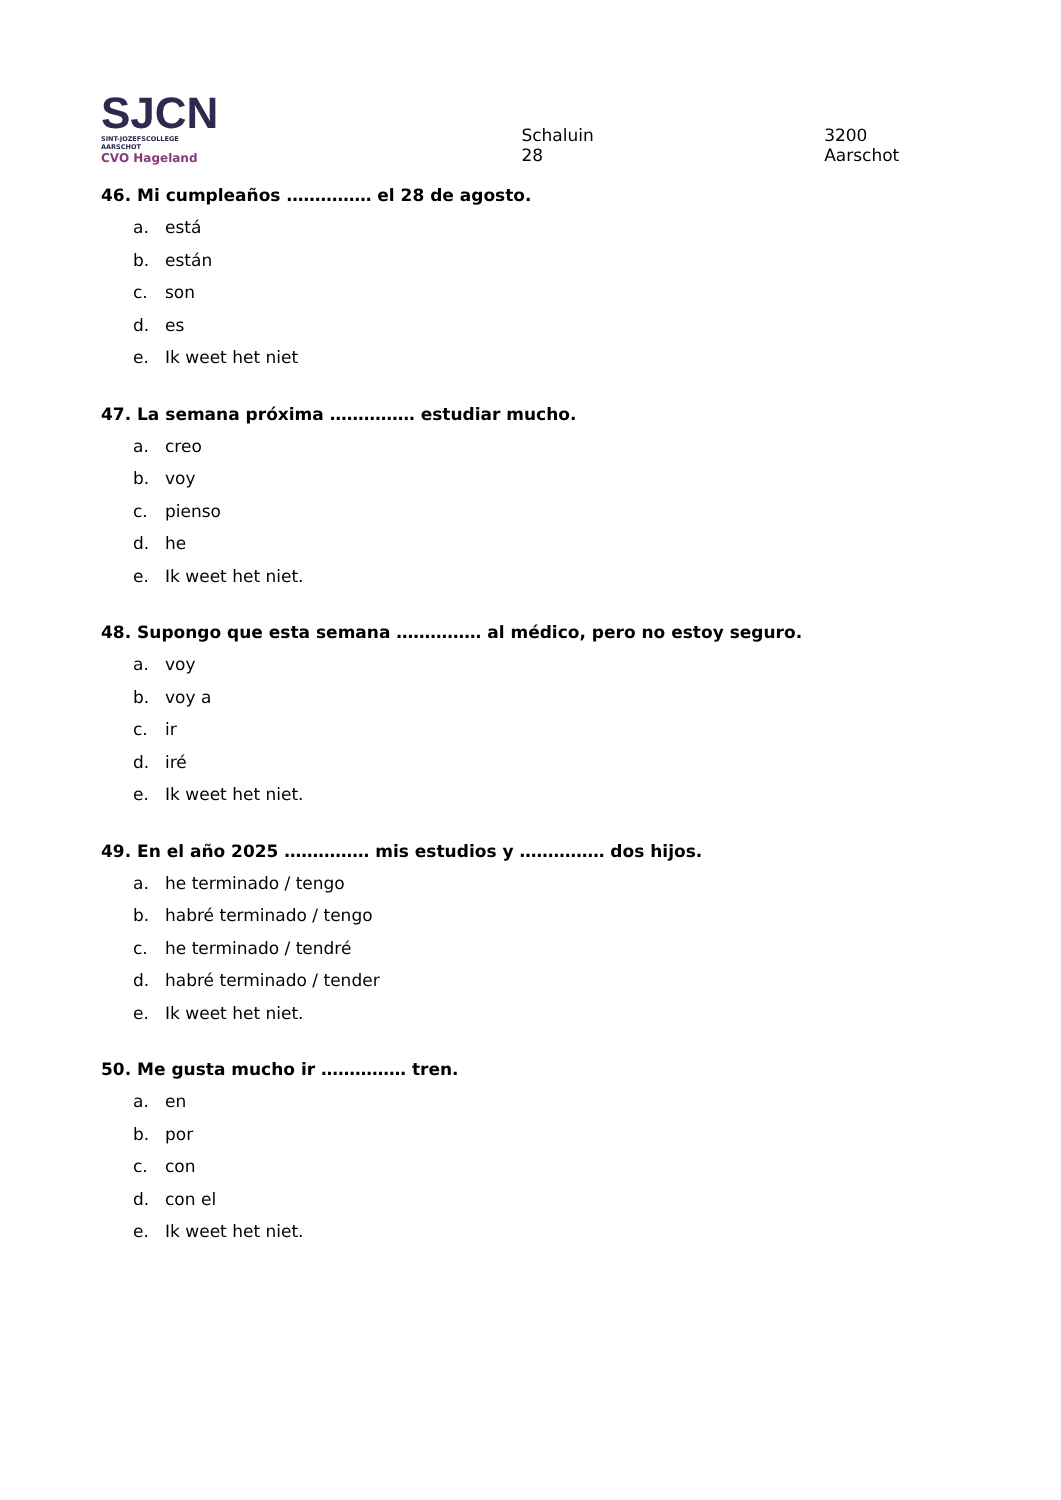SJCN
SINT-JOZEFSCOLLEGE AARSCHOT
CVO Hageland
Schaluin 28
3200 Aarschot
46. Mi cumpleaños …………… el 28 de agosto.
a. está
b. están
c. son
d. es
e. Ik weet het niet
47. La semana próxima …………… estudiar mucho.
a. creo
b. voy
c. pienso
d. he
e. Ik weet het niet.
48. Supongo que esta semana …………… al médico, pero no estoy seguro.
a. voy
b. voy a
c. ir
d. iré
e. Ik weet het niet.
49. En el año 2025 …………… mis estudios y …………… dos hijos.
a. he terminado / tengo
b. habré terminado / tengo
c. he terminado / tendré
d. habré terminado / tender
e. Ik weet het niet.
50. Me gusta mucho ir …………… tren.
a. en
b. por
c. con
d. con el
e. Ik weet het niet.